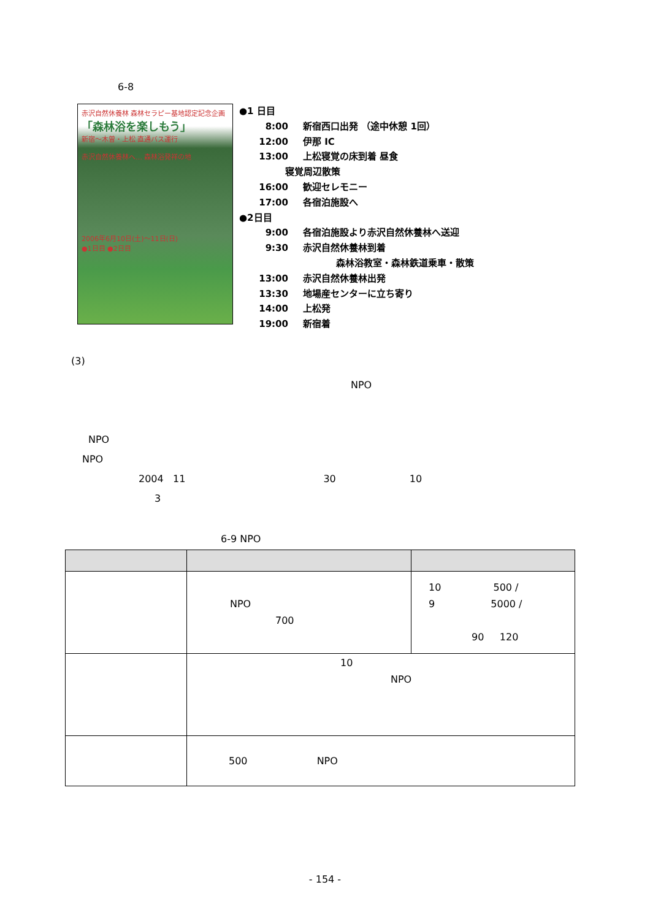6-8
赤沢自然休養林 森林セラピー基地認定記念企画
「森林浴を楽しもう」
新宿～木曽・上松 直通バス運行
赤沢自然休養林へ… 森林浴発祥の地
2006年6月10日(土)～11日(日)
●1日目 ●2日目
●1 日目
8:00 新宿西口出発 （途中休憩 1回）
12:00 伊那 IC
13:00 上松寝覚の床到着 昼食
寝覚周辺散策
16:00 歓迎セレモニー
17:00 各宿泊施設へ
●2日目
9:00 各宿泊施設より赤沢自然休養林へ送迎
9:30 赤沢自然休養林到着
森林浴教室・森林鉄道乗車・散策
13:00 赤沢自然休養林出発
13:30 地場産センターに立ち寄り
14:00 上松発
19:00 新宿着
(3)
NPO
NPO
NPO
2004 11 30 10
3
6-9 NPO
| | NPO 700 | 10 500 / 9 5000 / 90 120 |
| | 10 NPO | |
| | 500 NPO | |
- 154 -